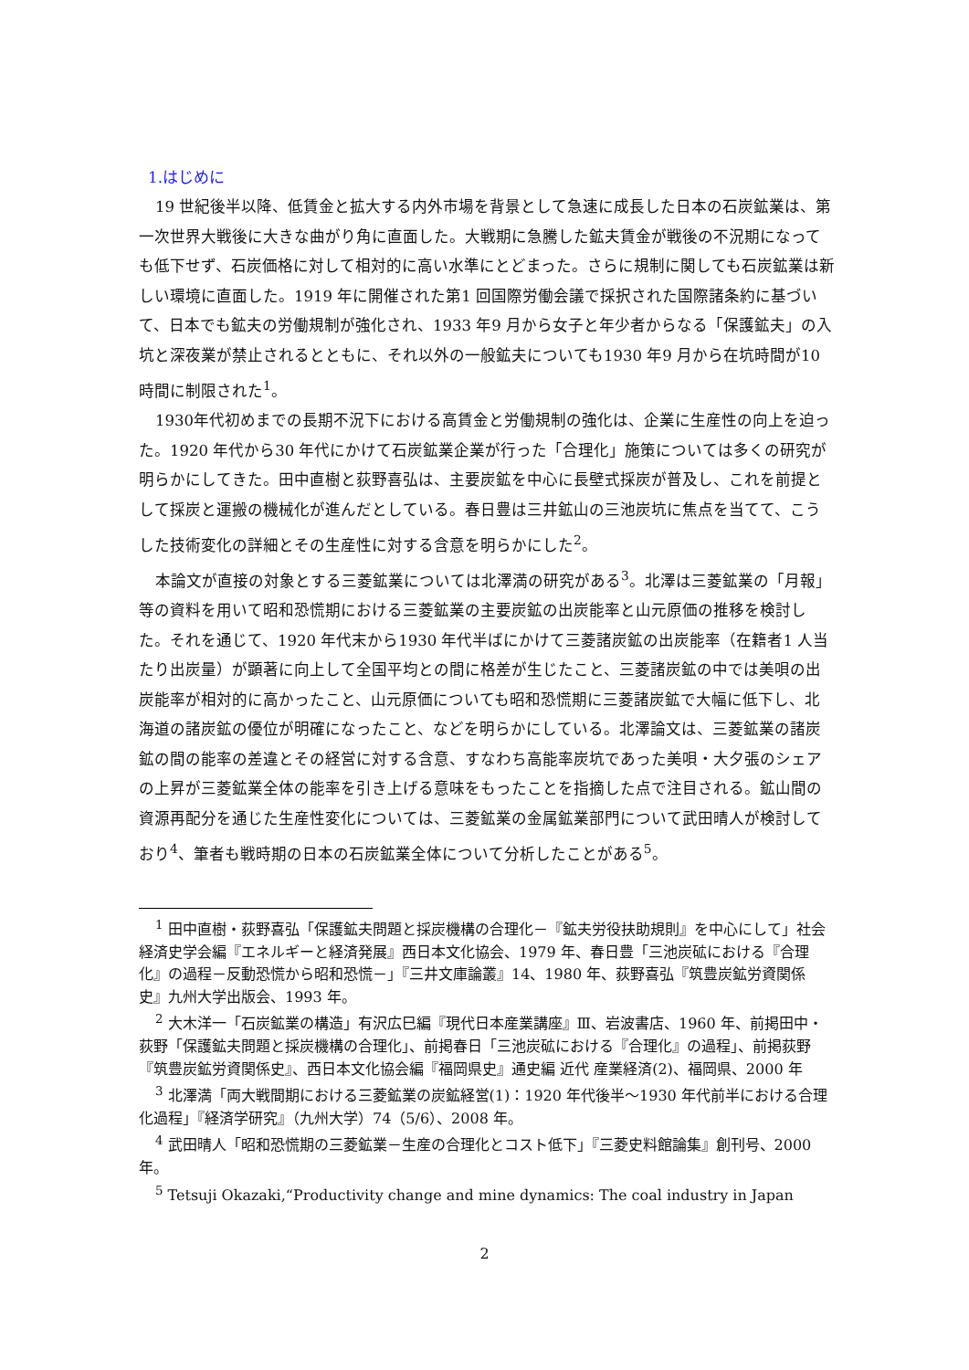1.はじめに
19 世紀後半以降、低賃金と拡大する内外市場を背景として急速に成長した日本の石炭鉱業は、第一次世界大戦後に大きな曲がり角に直面した。大戦期に急騰した鉱夫賃金が戦後の不況期になっても低下せず、石炭価格に対して相対的に高い水準にとどまった。さらに規制に関しても石炭鉱業は新しい環境に直面した。1919 年に開催された第1 回国際労働会議で採択された国際諸条約に基づいて、日本でも鉱夫の労働規制が強化され、1933 年9 月から女子と年少者からなる「保護鉱夫」の入坑と深夜業が禁止されるとともに、それ以外の一般鉱夫についても1930 年9 月から在坑時間が10 時間に制限された<sup>1</sup>。
1930年代初めまでの長期不況下における高賃金と労働規制の強化は、企業に生産性の向上を迫った。1920 年代から30 年代にかけて石炭鉱業企業が行った「合理化」施策については多くの研究が明らかにしてきた。田中直樹と荻野喜弘は、主要炭鉱を中心に長壁式採炭が普及し、これを前提として採炭と運搬の機械化が進んだとしている。春日豊は三井鉱山の三池炭坑に焦点を当てて、こうした技術変化の詳細とその生産性に対する含意を明らかにした<sup>2</sup>。
本論文が直接の対象とする三菱鉱業については北澤満の研究がある<sup>3</sup>。北澤は三菱鉱業の「月報」等の資料を用いて昭和恐慌期における三菱鉱業の主要炭鉱の出炭能率と山元原価の推移を検討した。それを通じて、1920 年代末から1930 年代半ばにかけて三菱諸炭鉱の出炭能率（在籍者1 人当たり出炭量）が顕著に向上して全国平均との間に格差が生じたこと、三菱諸炭鉱の中では美唄の出炭能率が相対的に高かったこと、山元原価についても昭和恐慌期に三菱諸炭鉱で大幅に低下し、北海道の諸炭鉱の優位が明確になったこと、などを明らかにしている。北澤論文は、三菱鉱業の諸炭鉱の間の能率の差違とその経営に対する含意、すなわち高能率炭坑であった美唄・大夕張のシェアの上昇が三菱鉱業全体の能率を引き上げる意味をもったことを指摘した点で注目される。鉱山間の資源再配分を通じた生産性変化については、三菱鉱業の金属鉱業部門について武田晴人が検討しており<sup>4</sup>、筆者も戦時期の日本の石炭鉱業全体について分析したことがある<sup>5</sup>。
<sup>1</sup> 田中直樹・荻野喜弘「保護鉱夫問題と採炭機構の合理化－『鉱夫労役扶助規則』を中心にして」社会経済史学会編『エネルギーと経済発展』西日本文化協会、1979 年、春日豊「三池炭砿における『合理化』の過程－反動恐慌から昭和恐慌－」『三井文庫論叢』14、1980 年、荻野喜弘『筑豊炭鉱労資関係史』九州大学出版会、1993 年。
<sup>2</sup> 大木洋一「石炭鉱業の構造」有沢広巳編『現代日本産業講座』Ⅲ、岩波書店、1960 年、前掲田中・荻野「保護鉱夫問題と採炭機構の合理化」、前掲春日「三池炭砿における『合理化』の過程」、前掲荻野『筑豊炭鉱労資関係史』、西日本文化協会編『福岡県史』通史編 近代 産業経済(2)、福岡県、2000 年
<sup>3</sup> 北澤満「両大戦間期における三菱鉱業の炭鉱経営(1)：1920 年代後半～1930 年代前半における合理化過程」『経済学研究』（九州大学）74（5/6）、2008 年。
<sup>4</sup> 武田晴人「昭和恐慌期の三菱鉱業－生産の合理化とコスト低下」『三菱史料館論集』創刊号、2000 年。
<sup>5</sup> Tetsuji Okazaki,“Productivity change and mine dynamics: The coal industry in Japan
2